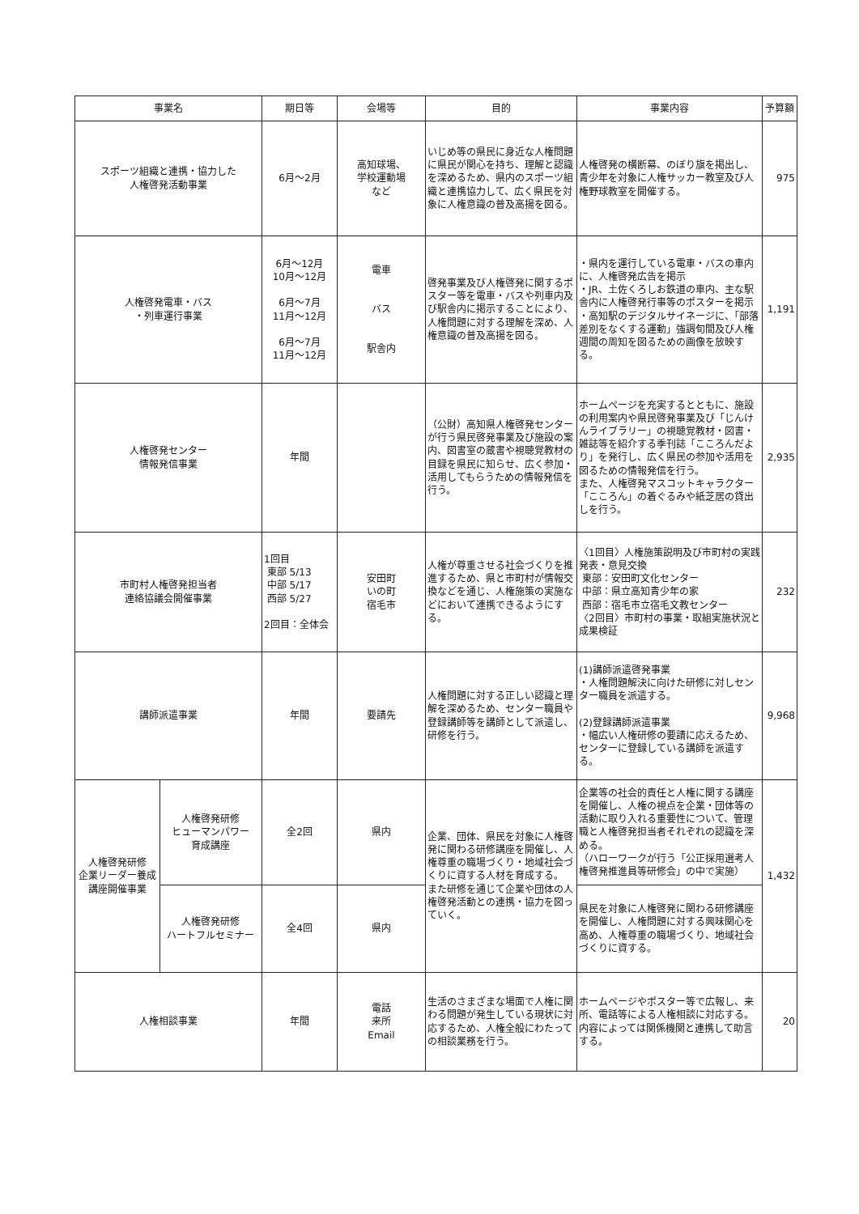| 事業名 | | 期日等 | 会場等 | 目的 | 事業内容 | 予算額 |
| --- | --- | --- | --- | --- | --- | --- |
| スポーツ組織と連携・協力した 人権啓発活動事業 | | 6月～2月 | 高知球場、 学校運動場 など | いじめ等の県民に身近な人権問題に県民が関心を持ち、理解と認識を深めるため、県内のスポーツ組織と連携協力して、広く県民を対象に人権意識の普及高揚を図る。 | 人権啓発の横断幕、のぼり旗を掲出し、青少年を対象に人権サッカー教室及び人権野球教室を開催する。 | 975 |
| 人権啓発電車・バス ・列車運行事業 | | 6月～12月 10月～12月 6月～7月 11月～12月 6月～7月 11月～12月 | 電車 バス 駅舎内 | 啓発事業及び人権啓発に関するポスター等を電車・バスや列車内及び駅舎内に掲示することにより、人権問題に対する理解を深め、人権意識の普及高揚を図る。 | ・県内を運行している電車・バスの車内に、人権啓発広告を掲示 ・JR、土佐くろしお鉄道の車内、主な駅舎内に人権啓発行事等のポスターを掲示 ・高知駅のデジタルサイネージに、「部落差別をなくする運動」強調旬間及び人権週間の周知を図るための画像を放映する。 | 1,191 |
| 人権啓発センター 情報発信事業 | | 年間 | | （公財）高知県人権啓発センターが行う県民啓発事業及び施設の案内、図書室の蔵書や視聴覚教材の目録を県民に知らせ、広く参加・活用してもらうための情報発信を行う。 | ホームページを充実するとともに、施設の利用案内や県民啓発事業及び「じんけんライブラリー」の視聴覚教材・図書・雑誌等を紹介する季刊誌「こころんだより」を発行し、広く県民の参加や活用を図るための情報発信を行う。 また、人権啓発マスコットキャラクター「こころん」の着ぐるみや紙芝居の貸出しを行う。 | 2,935 |
| 市町村人権啓発担当者 連絡協議会開催事業 | | 1回目 東部 5/13 中部 5/17 西部 5/27 2回目：全体会 | 安田町 いの町 宿毛市 | 人権が尊重させる社会づくりを推進するため、県と市町村が情報交換などを通じ、人権施策の実施などにおいて連携できるようにする。 | 〈1回目〉人権施策説明及び市町村の実践発表・意見交換 東部：安田町文化センター 中部：県立高知青少年の家 西部：宿毛市立宿毛文教センター 〈2回目〉市町村の事業・取組実施状況と成果検証 | 232 |
| 講師派遣事業 | | 年間 | 要請先 | 人権問題に対する正しい認識と理解を深めるため、センター職員や登録講師等を講師として派遣し、研修を行う。 | (1)講師派遣啓発事業 ・人権問題解決に向けた研修に対しセンター職員を派遣する。 (2)登録講師派遣事業 ・幅広い人権研修の要請に応えるため、センターに登録している講師を派遣する。 | 9,968 |
| 人権啓発研修 企業リーダー養成講座開催事業 | 人権啓発研修 ヒューマンパワー 育成講座 | 全2回 | 県内 | 企業、団体、県民を対象に人権啓発に関わる研修講座を開催し、人権尊重の職場づくり・地域社会づくりに資する人材を育成する。 また研修を通じて企業や団体の人権啓発活動との連携・協力を図っていく。 | 企業等の社会的責任と人権に関する講座を開催し、人権の視点を企業・団体等の活動に取り入れる重要性について、管理職と人権啓発担当者それぞれの認識を深める。 （ハローワークが行う「公正採用選考人権啓発推進員等研修会」の中で実施） | 1,432 |
| | 人権啓発研修 ハートフルセミナー | 全4回 | 県内 | | 県民を対象に人権啓発に関わる研修講座を開催し、人権問題に対する興味関心を高め、人権尊重の職場づくり、地域社会づくりに資する。 | |
| 人権相談事業 | | 年間 | 電話 来所 Email | 生活のさまざまな場面で人権に関わる問題が発生している現状に対応するため、人権全般にわたっての相談業務を行う。 | ホームページやポスター等で広報し、来所、電話等による人権相談に対応する。内容によっては関係機関と連携して助言する。 | 20 |